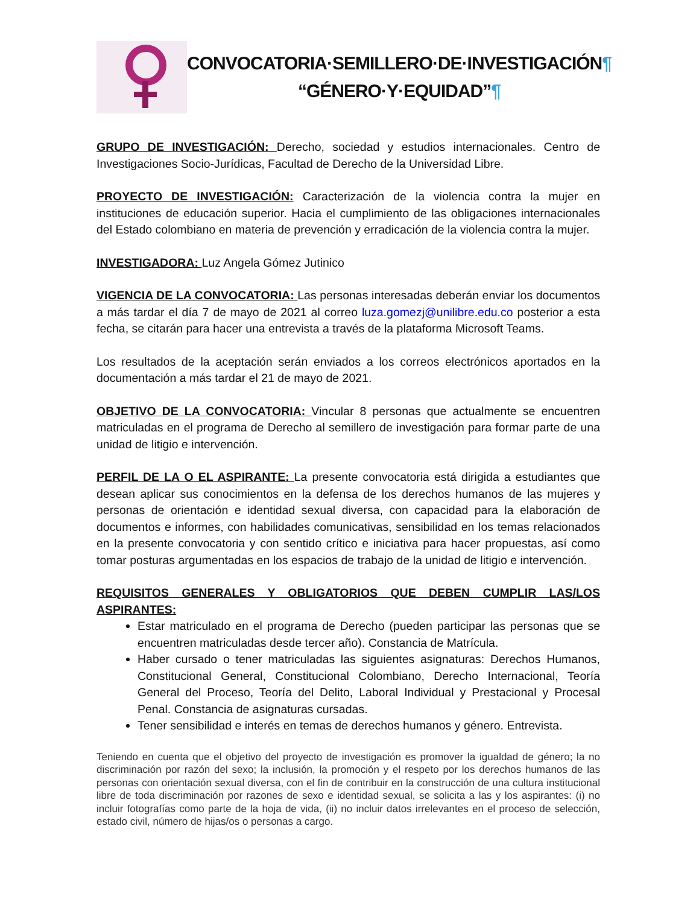CONVOCATORIA·SEMILLERO·DE·INVESTIGACIÓN¶
“GÉNERO·Y·EQUIDAD”¶
GRUPO DE INVESTIGACIÓN: Derecho, sociedad y estudios internacionales. Centro de Investigaciones Socio-Jurídicas, Facultad de Derecho de la Universidad Libre.
PROYECTO DE INVESTIGACIÓN: Caracterización de la violencia contra la mujer en instituciones de educación superior. Hacia el cumplimiento de las obligaciones internacionales del Estado colombiano en materia de prevención y erradicación de la violencia contra la mujer.
INVESTIGADORA: Luz Angela Gómez Jutinico
VIGENCIA DE LA CONVOCATORIA: Las personas interesadas deberán enviar los documentos a más tardar el día 7 de mayo de 2021 al correo luza.gomezj@unilibre.edu.co posterior a esta fecha, se citarán para hacer una entrevista a través de la plataforma Microsoft Teams.
Los resultados de la aceptación serán enviados a los correos electrónicos aportados en la documentación a más tardar el 21 de mayo de 2021.
OBJETIVO DE LA CONVOCATORIA: Vincular 8 personas que actualmente se encuentren matriculadas en el programa de Derecho al semillero de investigación para formar parte de una unidad de litigio e intervención.
PERFIL DE LA O EL ASPIRANTE: La presente convocatoria está dirigida a estudiantes que desean aplicar sus conocimientos en la defensa de los derechos humanos de las mujeres y personas de orientación e identidad sexual diversa, con capacidad para la elaboración de documentos e informes, con habilidades comunicativas, sensibilidad en los temas relacionados en la presente convocatoria y con sentido crítico e iniciativa para hacer propuestas, así como tomar posturas argumentadas en los espacios de trabajo de la unidad de litigio e intervención.
REQUISITOS GENERALES Y OBLIGATORIOS QUE DEBEN CUMPLIR LAS/LOS ASPIRANTES:
Estar matriculado en el programa de Derecho (pueden participar las personas que se encuentren matriculadas desde tercer año). Constancia de Matrícula.
Haber cursado o tener matriculadas las siguientes asignaturas: Derechos Humanos, Constitucional General, Constitucional Colombiano, Derecho Internacional, Teoría General del Proceso, Teoría del Delito, Laboral Individual y Prestacional y Procesal Penal. Constancia de asignaturas cursadas.
Tener sensibilidad e interés en temas de derechos humanos y género. Entrevista.
Teniendo en cuenta que el objetivo del proyecto de investigación es promover la igualdad de género; la no discriminación por razón del sexo; la inclusión, la promoción y el respeto por los derechos humanos de las personas con orientación sexual diversa, con el fin de contribuir en la construcción de una cultura institucional libre de toda discriminación por razones de sexo e identidad sexual, se solicita a las y los aspirantes: (i) no incluir fotografías como parte de la hoja de vida, (ii) no incluir datos irrelevantes en el proceso de selección, estado civil, número de hijas/os o personas a cargo.